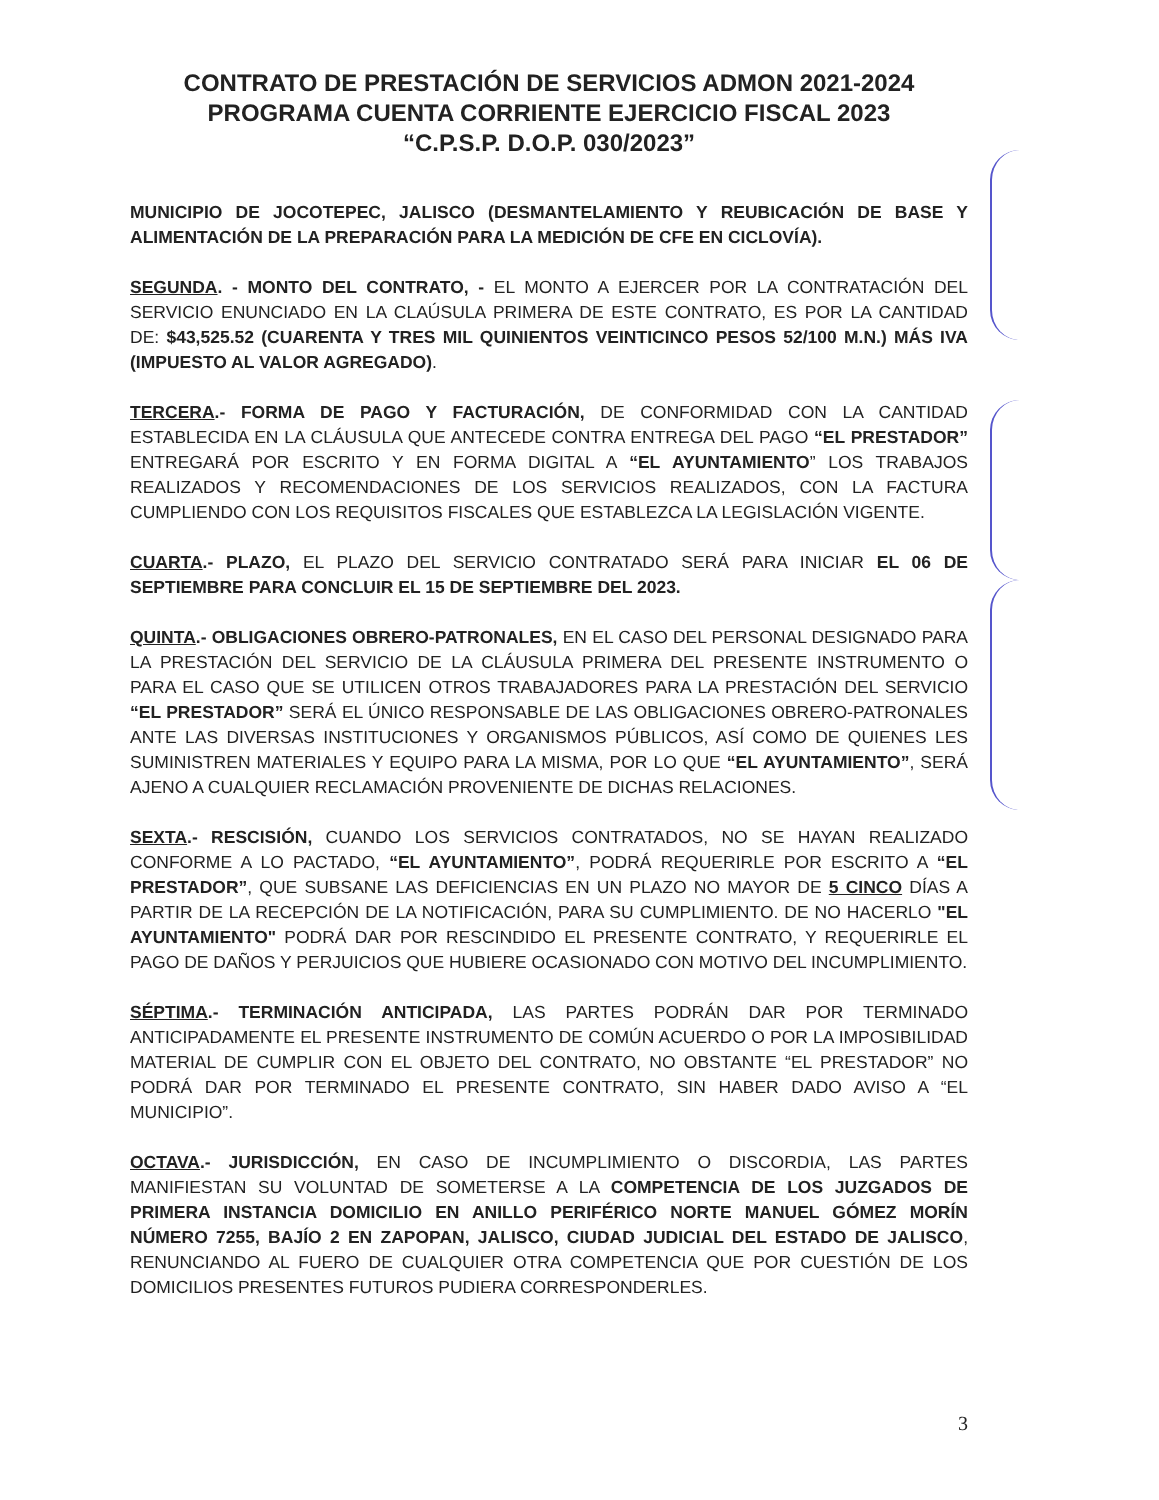CONTRATO DE PRESTACIÓN DE SERVICIOS ADMON 2021-2024
PROGRAMA CUENTA CORRIENTE EJERCICIO FISCAL 2023
“C.P.S.P. D.O.P. 030/2023”
MUNICIPIO DE JOCOTEPEC, JALISCO (DESMANTELAMIENTO Y REUBICACIÓN DE BASE Y ALIMENTACIÓN DE LA PREPARACIÓN PARA LA MEDICIÓN DE CFE EN CICLOVÍA).
SEGUNDA. - MONTO DEL CONTRATO, - EL MONTO A EJERCER POR LA CONTRATACIÓN DEL SERVICIO ENUNCIADO EN LA CLAÚSULA PRIMERA DE ESTE CONTRATO, ES POR LA CANTIDAD DE: $43,525.52 (CUARENTA Y TRES MIL QUINIENTOS VEINTICINCO PESOS 52/100 M.N.) MÁS IVA (IMPUESTO AL VALOR AGREGADO).
TERCERA.- FORMA DE PAGO Y FACTURACIÓN, DE CONFORMIDAD CON LA CANTIDAD ESTABLECIDA EN LA CLÁUSULA QUE ANTECEDE CONTRA ENTREGA DEL PAGO “EL PRESTADOR” ENTREGARÁ POR ESCRITO Y EN FORMA DIGITAL A “EL AYUNTAMIENTO” LOS TRABAJOS REALIZADOS Y RECOMENDACIONES DE LOS SERVICIOS REALIZADOS, CON LA FACTURA CUMPLIENDO CON LOS REQUISITOS FISCALES QUE ESTABLEZCA LA LEGISLACIÓN VIGENTE.
CUARTA.- PLAZO, EL PLAZO DEL SERVICIO CONTRATADO SERÁ PARA INICIAR EL 06 DE SEPTIEMBRE PARA CONCLUIR EL 15 DE SEPTIEMBRE DEL 2023.
QUINTA.- OBLIGACIONES OBRERO-PATRONALES, EN EL CASO DEL PERSONAL DESIGNADO PARA LA PRESTACIÓN DEL SERVICIO DE LA CLÁUSULA PRIMERA DEL PRESENTE INSTRUMENTO O PARA EL CASO QUE SE UTILICEN OTROS TRABAJADORES PARA LA PRESTACIÓN DEL SERVICIO “EL PRESTADOR” SERÁ EL ÚNICO RESPONSABLE DE LAS OBLIGACIONES OBRERO-PATRONALES ANTE LAS DIVERSAS INSTITUCIONES Y ORGANISMOS PÚBLICOS, ASÍ COMO DE QUIENES LES SUMINISTREN MATERIALES Y EQUIPO PARA LA MISMA, POR LO QUE “EL AYUNTAMIENTO”, SERÁ AJENO A CUALQUIER RECLAMACIÓN PROVENIENTE DE DICHAS RELACIONES.
SEXTA.- RESCISIÓN, CUANDO LOS SERVICIOS CONTRATADOS, NO SE HAYAN REALIZADO CONFORME A LO PACTADO, “EL AYUNTAMIENTO”, PODRÁ REQUERIRLE POR ESCRITO A “EL PRESTADOR”, QUE SUBSANE LAS DEFICIENCIAS EN UN PLAZO NO MAYOR DE 5 CINCO DÍAS A PARTIR DE LA RECEPCIÓN DE LA NOTIFICACIÓN, PARA SU CUMPLIMIENTO. DE NO HACERLO "EL AYUNTAMIENTO" PODRÁ DAR POR RESCINDIDO EL PRESENTE CONTRATO, Y REQUERIRLE EL PAGO DE DAÑOS Y PERJUICIOS QUE HUBIERE OCASIONADO CON MOTIVO DEL INCUMPLIMIENTO.
SÉPTIMA.- TERMINACIÓN ANTICIPADA, LAS PARTES PODRÁN DAR POR TERMINADO ANTICIPADAMENTE EL PRESENTE INSTRUMENTO DE COMÚN ACUERDO O POR LA IMPOSIBILIDAD MATERIAL DE CUMPLIR CON EL OBJETO DEL CONTRATO, NO OBSTANTE “EL PRESTADOR” NO PODRÁ DAR POR TERMINADO EL PRESENTE CONTRATO, SIN HABER DADO AVISO A “EL MUNICIPIO”.
OCTAVA.- JURISDICCIÓN, EN CASO DE INCUMPLIMIENTO O DISCORDIA, LAS PARTES MANIFIESTAN SU VOLUNTAD DE SOMETERSE A LA COMPETENCIA DE LOS JUZGADOS DE PRIMERA INSTANCIA DOMICILIO EN ANILLO PERIFÉRICO NORTE MANUEL GÓMEZ MORÍN NÚMERO 7255, BAJÍO 2 EN ZAPOPAN, JALISCO, CIUDAD JUDICIAL DEL ESTADO DE JALISCO, RENUNCIANDO AL FUERO DE CUALQUIER OTRA COMPETENCIA QUE POR CUESTIÓN DE LOS DOMICILIOS PRESENTES FUTUROS PUDIERA CORRESPONDERLES.
3